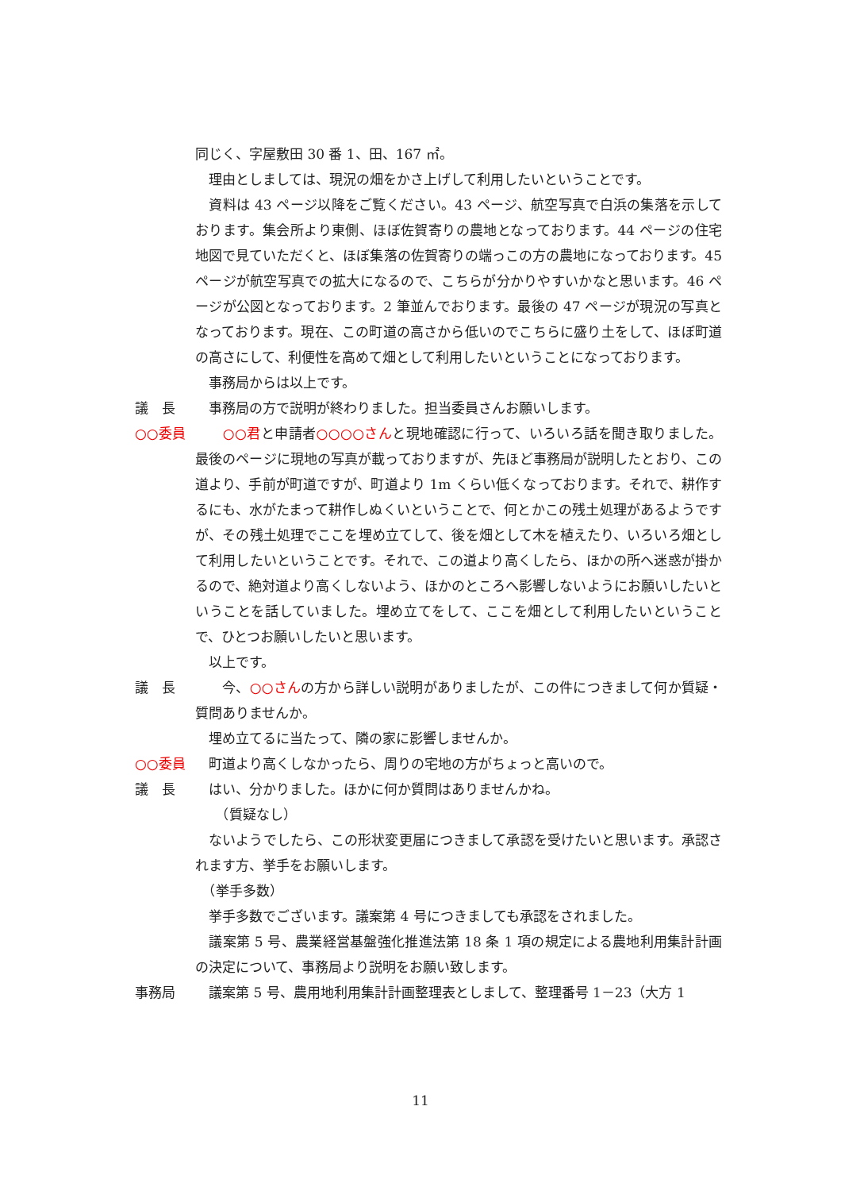同じく、字屋敷田 30 番 1、田、167 ㎡。
　理由としましては、現況の畑をかさ上げして利用したいということです。
　資料は 43 ページ以降をご覧ください。43 ページ、航空写真で白浜の集落を示しております。集会所より東側、ほぼ佐賀寄りの農地となっております。44 ページの住宅地図で見ていただくと、ほぼ集落の佐賀寄りの端っこの方の農地になっております。45 ページが航空写真での拡大になるので、こちらが分かりやすいかなと思います。46 ページが公図となっております。2 筆並んでおります。最後の 47 ページが現況の写真となっております。現在、この町道の高さから低いのでこちらに盛り土をして、ほぼ町道の高さにして、利便性を高めて畑として利用したいということになっております。
　事務局からは以上です。
議　長 　事務局の方で説明が終わりました。担当委員さんお願いします。
○○委員 ○○君と申請者○○○○さんと現地確認に行って、いろいろ話を聞き取りました。最後のページに現地の写真が載っておりますが、先ほど事務局が説明したとおり、この道より、手前が町道ですが、町道より 1m くらい低くなっております。それで、耕作するにも、水がたまって耕作しぬくいということで、何とかこの残土処理があるようですが、その残土処理でここを埋め立てして、後を畑として木を植えたり、いろいろ畑として利用したいということです。それで、この道より高くしたら、ほかの所へ迷惑が掛かるので、絶対道より高くしないよう、ほかのところへ影響しないようにお願いしたいということを話していました。埋め立てをして、ここを畑として利用したいということで、ひとつお願いしたいと思います。
　以上です。
議　長 　　今、○○さんの方から詳しい説明がありましたが、この件につきまして何か質疑・質問ありませんか。
　埋め立てるに当たって、隣の家に影響しませんか。
○○委員 　町道より高くしなかったら、周りの宅地の方がちょっと高いので。
議　長 　はい、分かりました。ほかに何か質問はありませんかね。
　　（質疑なし）
　ないようでしたら、この形状変更届につきまして承認を受けたいと思います。承認されます方、挙手をお願いします。
　（挙手多数）
　挙手多数でございます。議案第 4 号につきましても承認をされました。
　議案第 5 号、農業経営基盤強化推進法第 18 条 1 項の規定による農地利用集計計画の決定について、事務局より説明をお願い致します。
事務局 　議案第 5 号、農用地利用集計計画整理表としまして、整理番号 1－23（大方 1
11